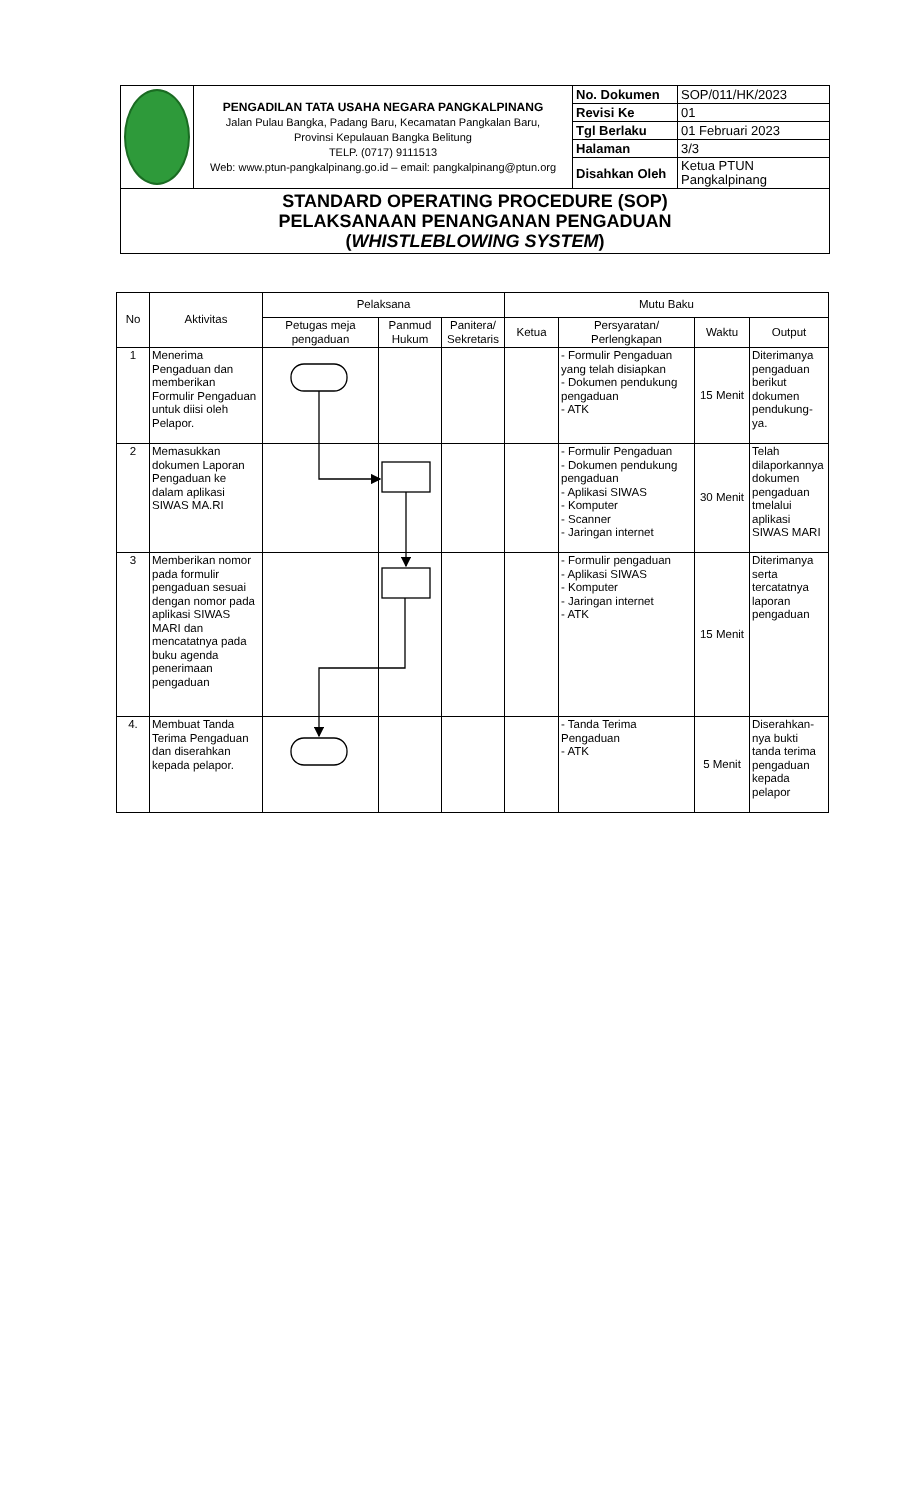| | PENGADILAN TATA USAHA NEGARA PANGKALPINANG Jalan Pulau Bangka, Padang Baru, Kecamatan Pangkalan Baru, Provinsi Kepulauan Bangka Belitung TELP. (0717) 9111513 Web: www.ptun-pangkalpinang.go.id – email: pangkalpinang@ptun.org | No. Dokumen | SOP/011/HK/2023 |
| | | Revisi Ke | 01 |
| | | Tgl Berlaku | 01 Februari 2023 |
| | | Halaman | 3/3 |
| | | Disahkan Oleh | Ketua PTUN Pangkalpinang |
| STANDARD OPERATING PROCEDURE (SOP) PELAKSANAAN PENANGANAN PENGADUAN ( WHISTLEBLOWING SYSTEM ) | | | |
| No | Aktivitas | Pelaksana | | | Mutu Baku | | | |
| --- | --- | --- | --- | --- | --- | --- | --- | --- |
| | | Petugas meja pengaduan | Panmud Hukum | Panitera/ Sekretaris | Ketua | Persyaratan/ Perlengkapan | Waktu | Output |
| 1 | Menerima Pengaduan dan memberikan Formulir Pengaduan untuk diisi oleh Pelapor. | | | | | - Formulir Pengaduan yang telah disiapkan - Dokumen pendukung pengaduan - ATK | 15 Menit | Diterimanya pengaduan berikut dokumen pendukung-ya. |
| 2 | Memasukkan dokumen Laporan Pengaduan ke dalam aplikasi SIWAS MA.RI | | | | | - Formulir Pengaduan - Dokumen pendukung pengaduan - Aplikasi SIWAS - Komputer - Scanner - Jaringan internet | 30 Menit | Telah dilaporkannya dokumen pengaduan tmelalui aplikasi SIWAS MARI |
| 3 | Memberikan nomor pada formulir pengaduan sesuai dengan nomor pada aplikasi SIWAS MARI dan mencatatnya pada buku agenda penerimaan pengaduan | | | | | - Formulir pengaduan - Aplikasi SIWAS - Komputer - Jaringan internet - ATK | 15 Menit | Diterimanya serta tercatatnya laporan pengaduan |
| 4. | Membuat Tanda Terima Pengaduan dan diserahkan kepada pelapor. | | | | | - Tanda Terima Pengaduan - ATK | 5 Menit | Diserahkan-nya bukti tanda terima pengaduan kepada pelapor |